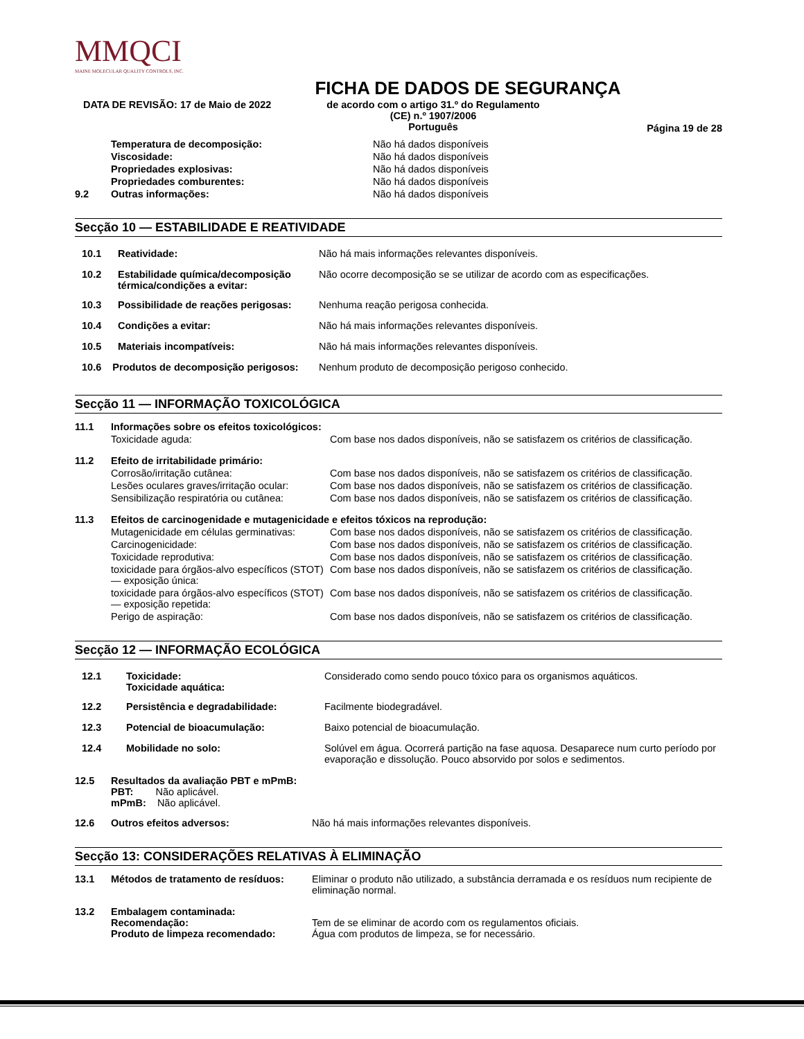MMQCI
MAINE MOLECULAR QUALITY CONTROLS, INC.
FICHA DE DADOS DE SEGURANÇA
DATA DE REVISÃO: 17 de Maio de 2022 de acordo com o artigo 31.º do Regulamento
(CE) n.º 1907/2006
Português
Página 19 de 28
| | Temperatura de decomposição: | Não há dados disponíveis |
| | Viscosidade: | Não há dados disponíveis |
| | Propriedades explosivas: | Não há dados disponíveis |
| | Propriedades comburentes: | Não há dados disponíveis |
| 9.2 | Outras informações: | Não há dados disponíveis |
Secção 10 — ESTABILIDADE E REATIVIDADE
| 10.1 | Reatividade: | Não há mais informações relevantes disponíveis. |
| 10.2 | Estabilidade química/decomposição térmica/condições a evitar: | Não ocorre decomposição se se utilizar de acordo com as especificações. |
| 10.3 | Possibilidade de reações perigosas: | Nenhuma reação perigosa conhecida. |
| 10.4 | Condições a evitar: | Não há mais informações relevantes disponíveis. |
| 10.5 | Materiais incompatíveis: | Não há mais informações relevantes disponíveis. |
| 10.6 Produtos de decomposição perigosos: | | Nenhum produto de decomposição perigoso conhecido. |
Secção 11 — INFORMAÇÃO TOXICOLÓGICA
| 11.1 | Informações sobre os efeitos toxicológicos: | |
| | Toxicidade aguda: | Com base nos dados disponíveis, não se satisfazem os critérios de classificação. |
| 11.2 | Efeito de irritabilidade primário: | |
| | Corrosão/irritação cutânea: | Com base nos dados disponíveis, não se satisfazem os critérios de classificação. |
| | Lesões oculares graves/irritação ocular: | Com base nos dados disponíveis, não se satisfazem os critérios de classificação. |
| | Sensibilização respiratória ou cutânea: | Com base nos dados disponíveis, não se satisfazem os critérios de classificação. |
| 11.3 | Efeitos de carcinogenidade e mutagenicidade e efeitos tóxicos na reprodução: | |
| | Mutagenicidade em células germinativas: | Com base nos dados disponíveis, não se satisfazem os critérios de classificação. |
| | Carcinogenicidade: | Com base nos dados disponíveis, não se satisfazem os critérios de classificação. |
| | Toxicidade reprodutiva: | Com base nos dados disponíveis, não se satisfazem os critérios de classificação. |
| | toxicidade para órgãos-alvo específicos (STOT) — exposição única: | Com base nos dados disponíveis, não se satisfazem os critérios de classificação. |
| | toxicidade para órgãos-alvo específicos (STOT) — exposição repetida: | Com base nos dados disponíveis, não se satisfazem os critérios de classificação. |
| | Perigo de aspiração: | Com base nos dados disponíveis, não se satisfazem os critérios de classificação. |
Secção 12 — INFORMAÇÃO ECOLÓGICA
| 12.1 | Toxicidade: Toxicidade aquática: | Considerado como sendo pouco tóxico para os organismos aquáticos. |
| 12.2 | Persistência e degradabilidade: | Facilmente biodegradável. |
| 12.3 | Potencial de bioacumulação: | Baixo potencial de bioacumulação. |
| 12.4 | Mobilidade no solo: | Solúvel em água. Ocorrerá partição na fase aquosa. Desaparece num curto período por evaporação e dissolução. Pouco absorvido por solos e sedimentos. |
| 12.5 | Resultados da avaliação PBT e mPmB: PBT: Não aplicável. mPmB: Não aplicável. | |
| 12.6 | Outros efeitos adversos: | Não há mais informações relevantes disponíveis. |
Secção 13: CONSIDERAÇÕES RELATIVAS À ELIMINAÇÃO
| 13.1 | Métodos de tratamento de resíduos: | Eliminar o produto não utilizado, a substância derramada e os resíduos num recipiente de eliminação normal. |
| 13.2 | Embalagem contaminada: Recomendação: Produto de limpeza recomendado: | Tem de se eliminar de acordo com os regulamentos oficiais. Água com produtos de limpeza, se for necessário. |